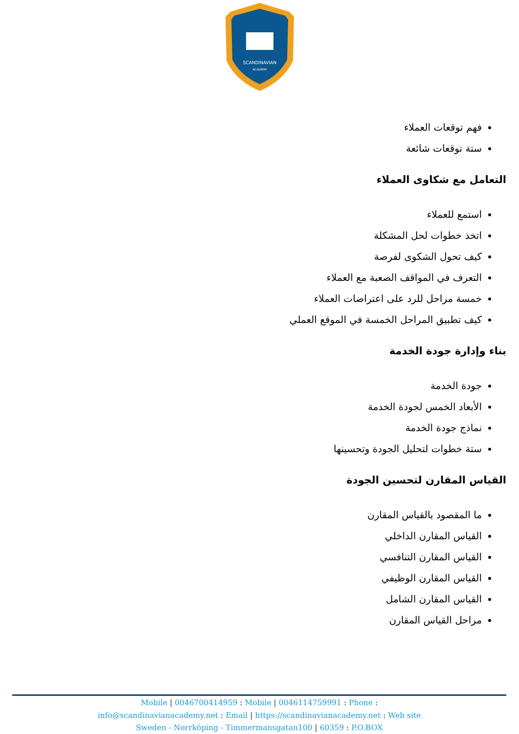SCANDINAVIAN
ACADEMY
فهم توقعات العملاء
ستة توقعات شائعة
التعامل مع شكاوى العملاء
استمع للعملاء
اتخذ خطوات لحل المشكلة
كيف تحول الشكوى لفرصة
التعرف في المواقف الصعبة مع العملاء
خمسة مراحل للرد على اعتراضات العملاء
كيف تطبيق المراحل الخمسة في الموقع العملي
بناء وإدارة جودة الخدمة
جودة الخدمة
الأبعاد الخمس لجودة الخدمة
نماذج جودة الخدمة
ستة خطوات لتحليل الجودة وتحسينها
القياس المقارن لتحسين الجودة
ما المقصود بالقياس المقارن
القياس المقارن الداخلي
القياس المقارن التنافسي
القياس المقارن الوظيفي
القياس المقارن الشامل
مراحل القياس المقارن
Mobile | 0046700414959 : Mobile | 0046114759991 : Phone :
info@scandinavianacademy.net : Email | https://scandinavianacademy.net : Web site
Sweden - Norrköping - Timmermansgatan100 | 60359 : P.O.BOX